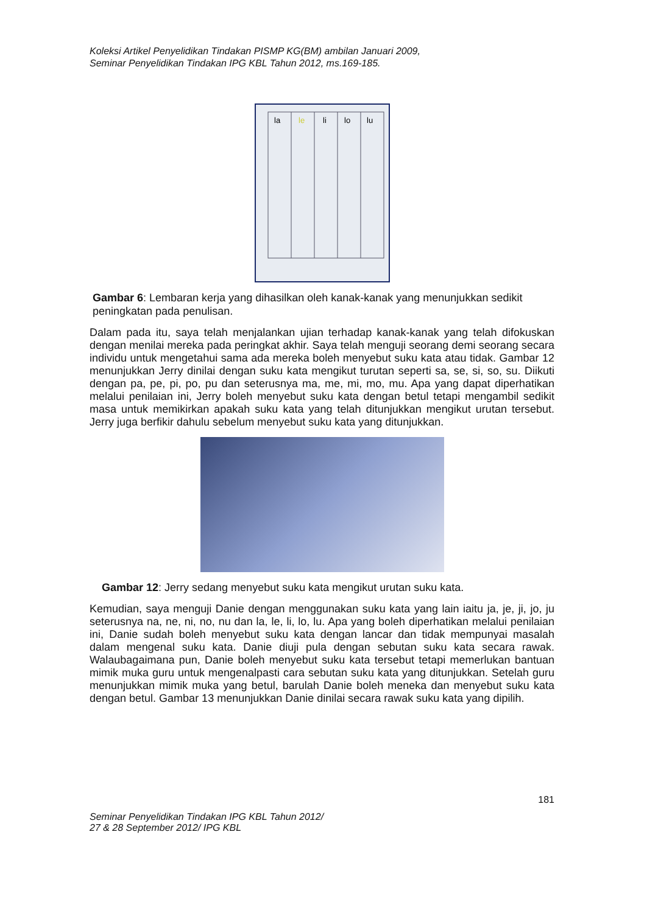Koleksi Artikel Penyelidikan Tindakan PISMP KG(BM) ambilan Januari 2009,
Seminar Penyelidikan Tindakan IPG KBL Tahun 2012, ms.169-185.
la
le
li
lo
lu
Gambar 6: Lembaran kerja yang dihasilkan oleh kanak-kanak yang menunjukkan sedikit peningkatan pada penulisan.
Dalam pada itu, saya telah menjalankan ujian terhadap kanak-kanak yang telah difokuskan dengan menilai mereka pada peringkat akhir. Saya telah menguji seorang demi seorang secara individu untuk mengetahui sama ada mereka boleh menyebut suku kata atau tidak. Gambar 12 menunjukkan Jerry dinilai dengan suku kata mengikut turutan seperti sa, se, si, so, su. Diikuti dengan pa, pe, pi, po, pu dan seterusnya ma, me, mi, mo, mu. Apa yang dapat diperhatikan melalui penilaian ini, Jerry boleh menyebut suku kata dengan betul tetapi mengambil sedikit masa untuk memikirkan apakah suku kata yang telah ditunjukkan mengikut urutan tersebut. Jerry juga berfikir dahulu sebelum menyebut suku kata yang ditunjukkan.
Gambar 12: Jerry sedang menyebut suku kata mengikut urutan suku kata.
Kemudian, saya menguji Danie dengan menggunakan suku kata yang lain iaitu ja, je, ji, jo, ju seterusnya na, ne, ni, no, nu dan la, le, li, lo, lu. Apa yang boleh diperhatikan melalui penilaian ini, Danie sudah boleh menyebut suku kata dengan lancar dan tidak mempunyai masalah dalam mengenal suku kata. Danie diuji pula dengan sebutan suku kata secara rawak. Walaubagaimana pun, Danie boleh menyebut suku kata tersebut tetapi memerlukan bantuan mimik muka guru untuk mengenalpasti cara sebutan suku kata yang ditunjukkan. Setelah guru menunjukkan mimik muka yang betul, barulah Danie boleh meneka dan menyebut suku kata dengan betul. Gambar 13 menunjukkan Danie dinilai secara rawak suku kata yang dipilih.
181
Seminar Penyelidikan Tindakan IPG KBL Tahun 2012/
27 & 28 September 2012/ IPG KBL